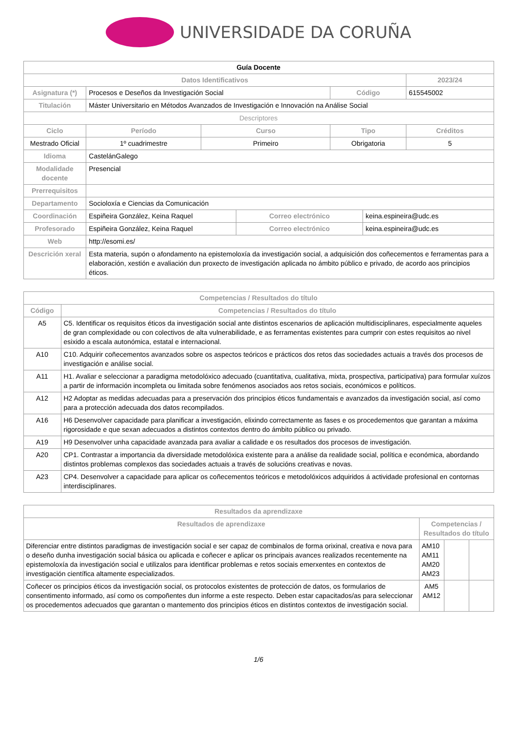UNIVERSIDADE DA CORUÑA
| Guía Docente | | | | | | |
| --- | --- | --- | --- | --- | --- | --- |
| Datos Identificativos | | | | | | 2023/24 |
| Asignatura (*) | Procesos e Deseños da Investigación Social | | | Código | | 615545002 |
| Titulación | Máster Universitario en Métodos Avanzados de Investigación e Innovación na Análise Social | | | | | |
| Descriptores | | | | | | |
| Ciclo | Período | Curso | | Tipo | | Créditos |
| Mestrado Oficial | 1º cuadrimestre | Primeiro | | Obrigatoria | | 5 |
| Idioma | CastelánGalego | | | | | |
| Modalidade docente | Presencial | | | | | |
| Prerrequisitos | | | | | | |
| Departamento | Socioloxía e Ciencias da Comunicación | | | | | |
| Coordinación | Espiñeira González, Keina Raquel | | Correo electrónico | | keina.espineira@udc.es | |
| Profesorado | Espiñeira González, Keina Raquel | | Correo electrónico | | keina.espineira@udc.es | |
| Web | http://esomi.es/ | | | | | |
| Descrición xeral | Esta materia, supón o afondamento na epistemoloxía da investigación social, a adquisición dos coñecementos e ferramentas para a elaboración, xestión e avaliación dun proxecto de investigación aplicada no ámbito público e privado, de acordo aos principios éticos. | | | | | |
| Competencias / Resultados do título | |
| --- | --- |
| Código | Competencias / Resultados do título |
| A5 | C5. Identificar os requisitos éticos da investigación social ante distintos escenarios de aplicación multidisciplinares, especialmente aqueles de gran complexidade ou con colectivos de alta vulnerabilidade, e as ferramentas existentes para cumprir con estes requisitos ao nivel esixido a escala autonómica, estatal e internacional. |
| A10 | C10. Adquirir coñecementos avanzados sobre os aspectos teóricos e prácticos dos retos das sociedades actuais a través dos procesos de investigación e análise social. |
| A11 | H1. Avaliar e seleccionar a paradigma metodolóxico adecuado (cuantitativa, cualitativa, mixta, prospectiva, participativa) para formular xuízos a partir de información incompleta ou limitada sobre fenómenos asociados aos retos sociais, económicos e políticos. |
| A12 | H2 Adoptar as medidas adecuadas para a preservación dos principios éticos fundamentais e avanzados da investigación social, así como para a protección adecuada dos datos recompilados. |
| A16 | H6 Desenvolver capacidade para planificar a investigación, elixindo correctamente as fases e os procedementos que garantan a máxima rigorosidade e que sexan adecuados a distintos contextos dentro do ámbito público ou privado. |
| A19 | H9 Desenvolver unha capacidade avanzada para avaliar a calidade e os resultados dos procesos de investigación. |
| A20 | CP1. Contrastar a importancia da diversidade metodolóxica existente para a análise da realidade social, política e económica, abordando distintos problemas complexos das sociedades actuais a través de solucións creativas e novas. |
| A23 | CP4. Desenvolver a capacidade para aplicar os coñecementos teóricos e metodolóxicos adquiridos á actividade profesional en contornas interdisciplinares. |
| Resultados da aprendizaxe | | | |
| --- | --- | --- | --- |
| Resultados de aprendizaxe | Competencias / Resultados do título | | |
| Diferenciar entre distintos paradigmas de investigación social e ser capaz de combinalos de forma orixinal, creativa e nova para o deseño dunha investigación social básica ou aplicada e coñecer e aplicar os principais avances realizados recentemente na epistemoloxía da investigación social e utilizalos para identificar problemas e retos sociais emerxentes en contextos de investigación científica altamente especializados. | AM10 AM11 AM20 AM23 | | |
| Coñecer os principios éticos da investigación social, os protocolos existentes de protección de datos, os formularios de consentimento informado, así como os compoñentes dun informe a este respecto. Deben estar capacitados/as para seleccionar os procedementos adecuados que garantan o mantemento dos principios éticos en distintos contextos de investigación social. | AM5 AM12 | | |
1/6